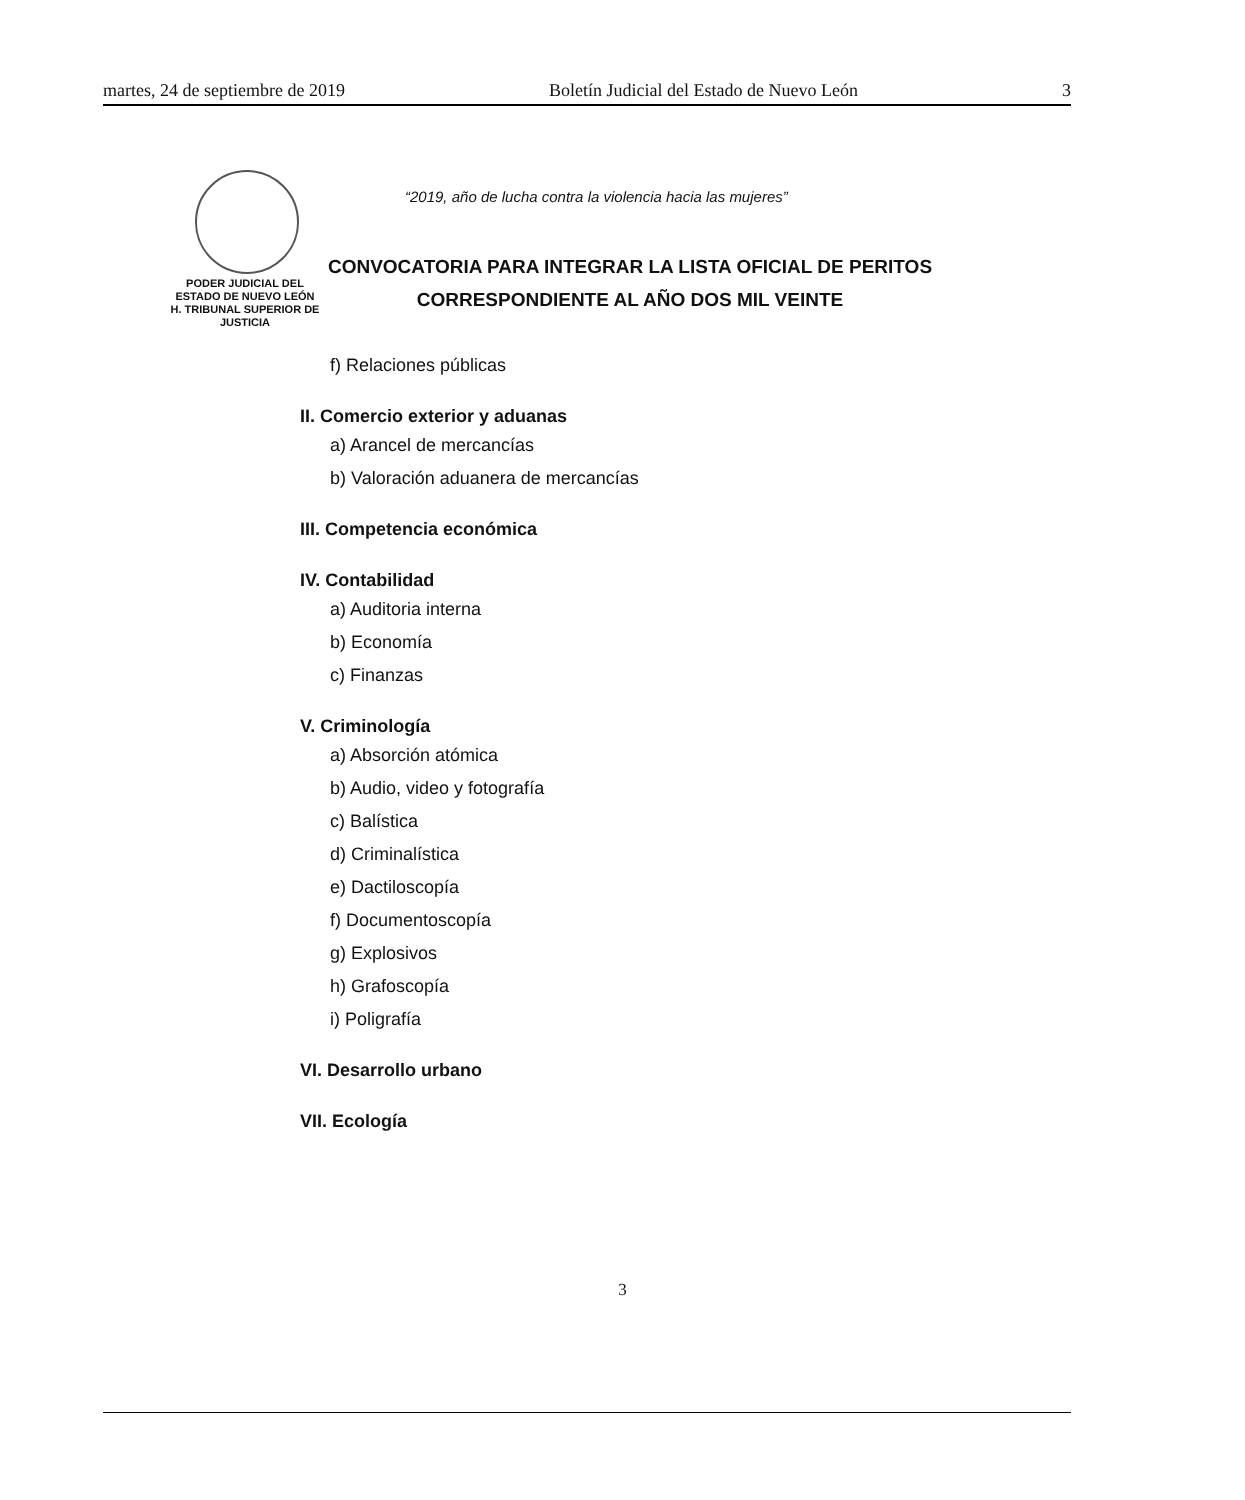martes, 24 de septiembre de 2019 Boletín Judicial del Estado de Nuevo León 3
PODER JUDICIAL DEL
ESTADO DE NUEVO LEÓN
H. TRIBUNAL SUPERIOR DE
JUSTICIA
“2019, año de lucha contra la violencia hacia las mujeres”
CONVOCATORIA PARA INTEGRAR LA LISTA OFICIAL DE PERITOS
CORRESPONDIENTE AL AÑO DOS MIL VEINTE
f) Relaciones públicas
II. Comercio exterior y aduanas
a) Arancel de mercancías
b) Valoración aduanera de mercancías
III. Competencia económica
IV. Contabilidad
a) Auditoria interna
b) Economía
c) Finanzas
V. Criminología
a) Absorción atómica
b) Audio, video y fotografía
c) Balística
d) Criminalística
e) Dactiloscopía
f) Documentoscopía
g) Explosivos
h) Grafoscopía
i) Poligrafía
VI. Desarrollo urbano
VII. Ecología
3